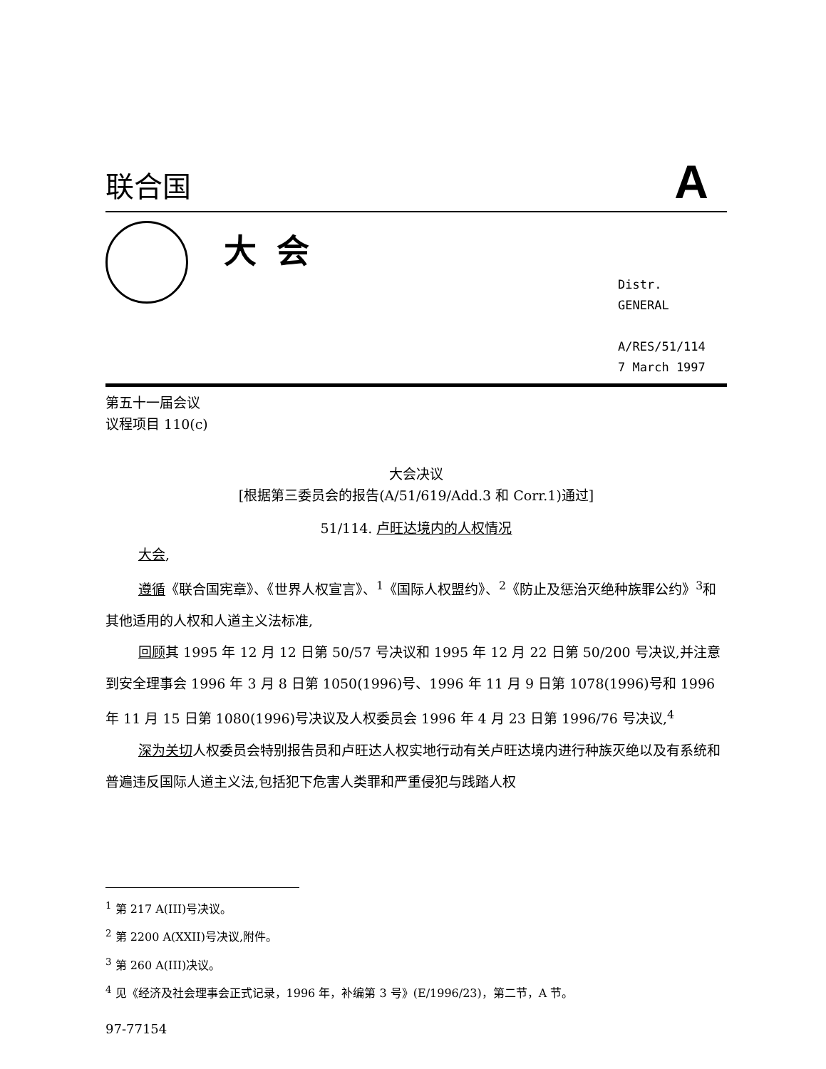联合国 A
大会
Distr.
GENERAL
A/RES/51/114
7 March 1997
第五十一届会议
议程项目 110(c)
大会决议
[根据第三委员会的报告(A/51/619/Add.3 和 Corr.1)通过]
51/114. 卢旺达境内的人权情况
大会,
遵循《联合国宪章》、《世界人权宣言》、<sup>1</sup>《国际人权盟约》、<sup>2</sup>《防止及惩治灭绝种族罪公约》<sup>3</sup>和其他适用的人权和人道主义法标准,
回顾其 1995 年 12 月 12 日第 50/57 号决议和 1995 年 12 月 22 日第 50/200 号决议,并注意到安全理事会 1996 年 3 月 8 日第 1050(1996)号、1996 年 11 月 9 日第 1078(1996)号和 1996 年 11 月 15 日第 1080(1996)号决议及人权委员会 1996 年 4 月 23 日第 1996/76 号决议,<sup>4</sup>
深为关切人权委员会特别报告员和卢旺达人权实地行动有关卢旺达境内进行种族灭绝以及有系统和普遍违反国际人道主义法,包括犯下危害人类罪和严重侵犯与践踏人权
<sup>1</sup> 第 217 A(III)号决议。
<sup>2</sup> 第 2200 A(XXII)号决议,附件。
<sup>3</sup> 第 260 A(III)决议。
<sup>4</sup> 见《经济及社会理事会正式记录，1996 年，补编第 3 号》(E/1996/23)，第二节，A 节。
97-77154